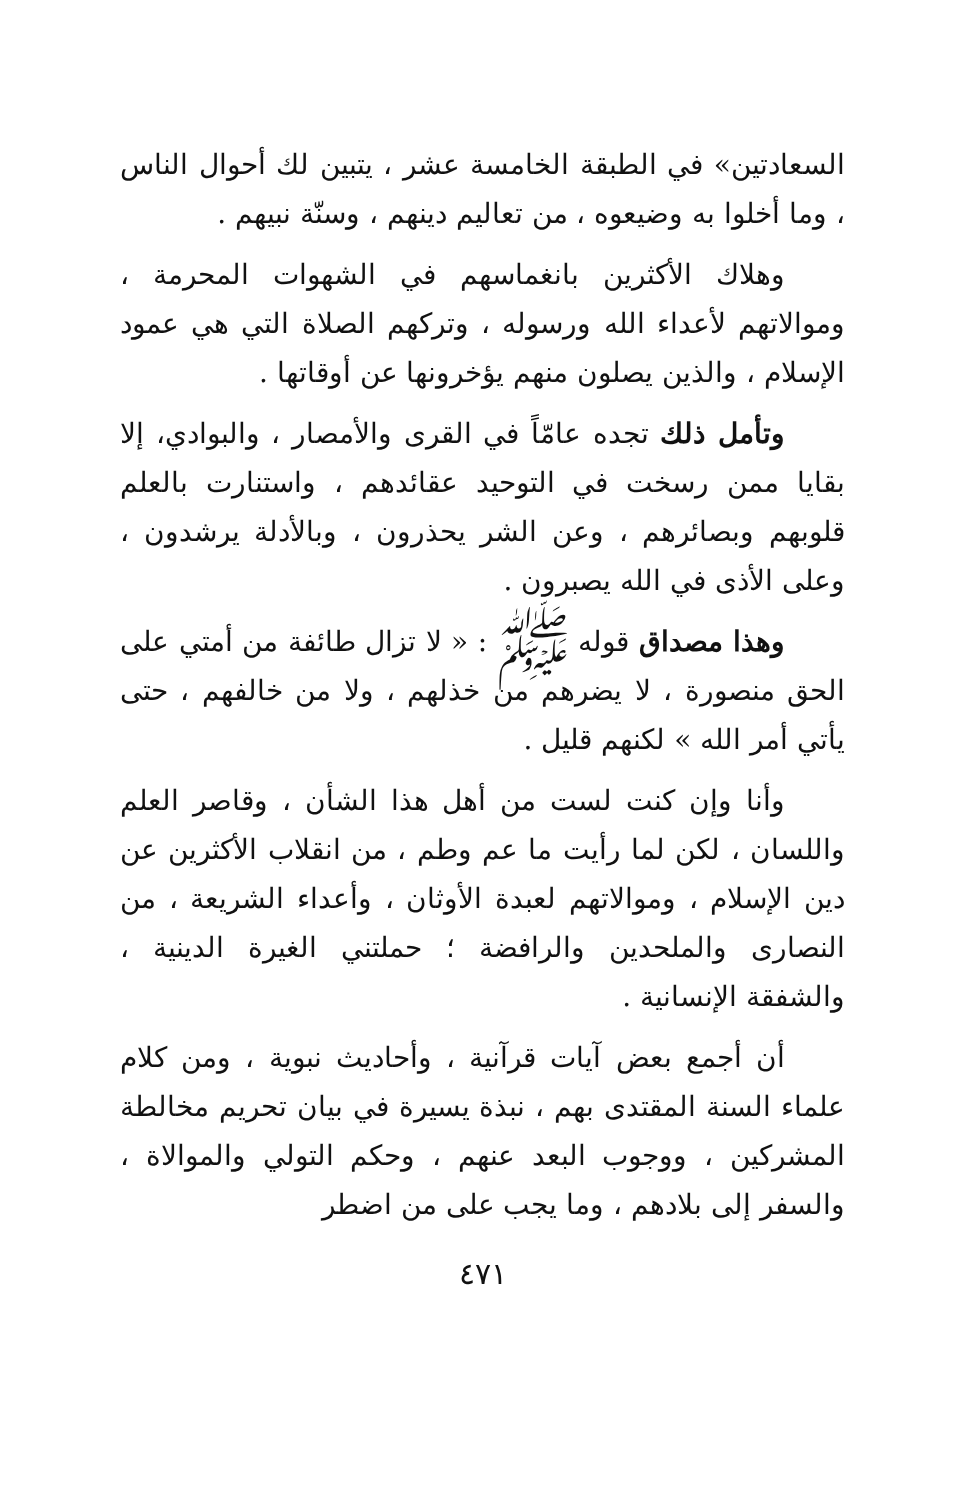السعادتين» في الطبقة الخامسة عشر ، يتبين لك أحوال الناس ، وما أخلوا به وضيعوه ، من تعاليم دينهم ، وسنّة نبيهم .
وهلاك الأكثرين بانغماسهم في الشهوات المحرمة ، وموالاتهم لأعداء الله ورسوله ، وتركهم الصلاة التي هي عمود الإسلام ، والذين يصلون منهم يؤخرونها عن أوقاتها .
وتأمل ذلك تجده عامّاً في القرى والأمصار ، والبوادي، إلا بقايا ممن رسخت في التوحيد عقائدهم ، واستنارت بالعلم قلوبهم وبصائرهم ، وعن الشر يحذرون ، وبالأدلة يرشدون ، وعلى الأذى في الله يصبرون .
وهذا مصداق قوله ﷺ : « لا تزال طائفة من أمتي على الحق منصورة ، لا يضرهم من خذلهم ، ولا من خالفهم ، حتى يأتي أمر الله » لكنهم قليل .
وأنا وإن كنت لست من أهل هذا الشأن ، وقاصر العلم واللسان ، لكن لما رأيت ما عم وطم ، من انقلاب الأكثرين عن دين الإسلام ، وموالاتهم لعبدة الأوثان ، وأعداء الشريعة ، من النصارى والملحدين والرافضة ؛ حملتني الغيرة الدينية ، والشفقة الإنسانية .
أن أجمع بعض آيات قرآنية ، وأحاديث نبوية ، ومن كلام علماء السنة المقتدى بهم ، نبذة يسيرة في بيان تحريم مخالطة المشركين ، ووجوب البعد عنهم ، وحكم التولي والموالاة ، والسفر إلى بلادهم ، وما يجب على من اضطر
٤٧١